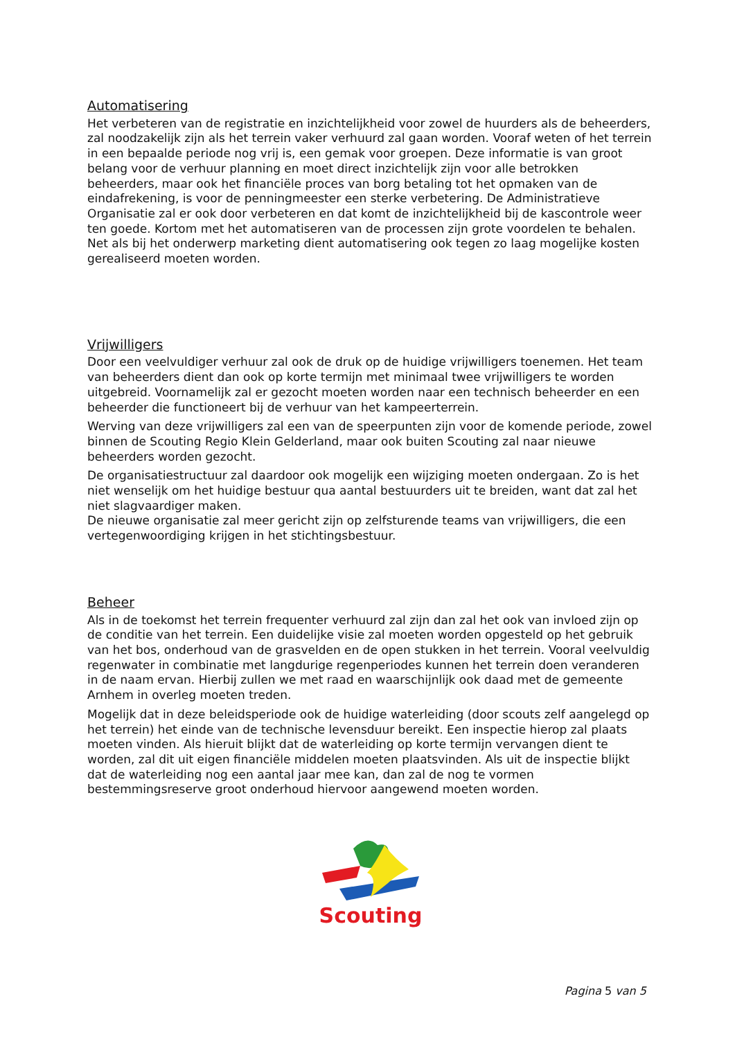Automatisering
Het verbeteren van de registratie en inzichtelijkheid voor zowel de huurders als de beheerders, zal noodzakelijk zijn als het terrein vaker verhuurd zal gaan worden. Vooraf weten of het terrein in een bepaalde periode nog vrij is, een gemak voor groepen. Deze informatie is van groot belang voor de verhuur planning en moet direct inzichtelijk zijn voor alle betrokken beheerders, maar ook het financiële proces van borg betaling tot het opmaken van de eindafrekening, is voor de penningmeester een sterke verbetering. De Administratieve Organisatie zal er ook door verbeteren en dat komt de inzichtelijkheid bij de kascontrole weer ten goede. Kortom met het automatiseren van de processen zijn grote voordelen te behalen. Net als bij het onderwerp marketing dient automatisering ook tegen zo laag mogelijke kosten gerealiseerd moeten worden.
Vrijwilligers
Door een veelvuldiger verhuur zal ook de druk op de huidige vrijwilligers toenemen. Het team van beheerders dient dan ook op korte termijn met minimaal twee vrijwilligers te worden uitgebreid. Voornamelijk zal er gezocht moeten worden naar een technisch beheerder en een beheerder die functioneert bij de verhuur van het kampeerterrein.
Werving van deze vrijwilligers zal een van de speerpunten zijn voor de komende periode, zowel binnen de Scouting Regio Klein Gelderland, maar ook buiten Scouting zal naar nieuwe beheerders worden gezocht.
De organisatiestructuur zal daardoor ook mogelijk een wijziging moeten ondergaan. Zo is het niet wenselijk om het huidige bestuur qua aantal bestuurders uit te breiden, want dat zal het niet slagvaardiger maken.
De nieuwe organisatie zal meer gericht zijn op zelfsturende teams van vrijwilligers, die een vertegenwoordiging krijgen in het stichtingsbestuur.
Beheer
Als in de toekomst het terrein frequenter verhuurd zal zijn dan zal het ook van invloed zijn op de conditie van het terrein. Een duidelijke visie zal moeten worden opgesteld op het gebruik van het bos, onderhoud van de grasvelden en de open stukken in het terrein. Vooral veelvuldig regenwater in combinatie met langdurige regenperiodes kunnen het terrein doen veranderen in de naam ervan. Hierbij zullen we met raad en waarschijnlijk ook daad met de gemeente Arnhem in overleg moeten treden.
Mogelijk dat in deze beleidsperiode ook de huidige waterleiding (door scouts zelf aangelegd op het terrein) het einde van de technische levensduur bereikt. Een inspectie hierop zal plaats moeten vinden. Als hieruit blijkt dat de waterleiding op korte termijn vervangen dient te worden, zal dit uit eigen financiële middelen moeten plaatsvinden. Als uit de inspectie blijkt dat de waterleiding nog een aantal jaar mee kan, dan zal de nog te vormen bestemmingsreserve groot onderhoud hiervoor aangewend moeten worden.
Scouting
Pagina 5 van 5